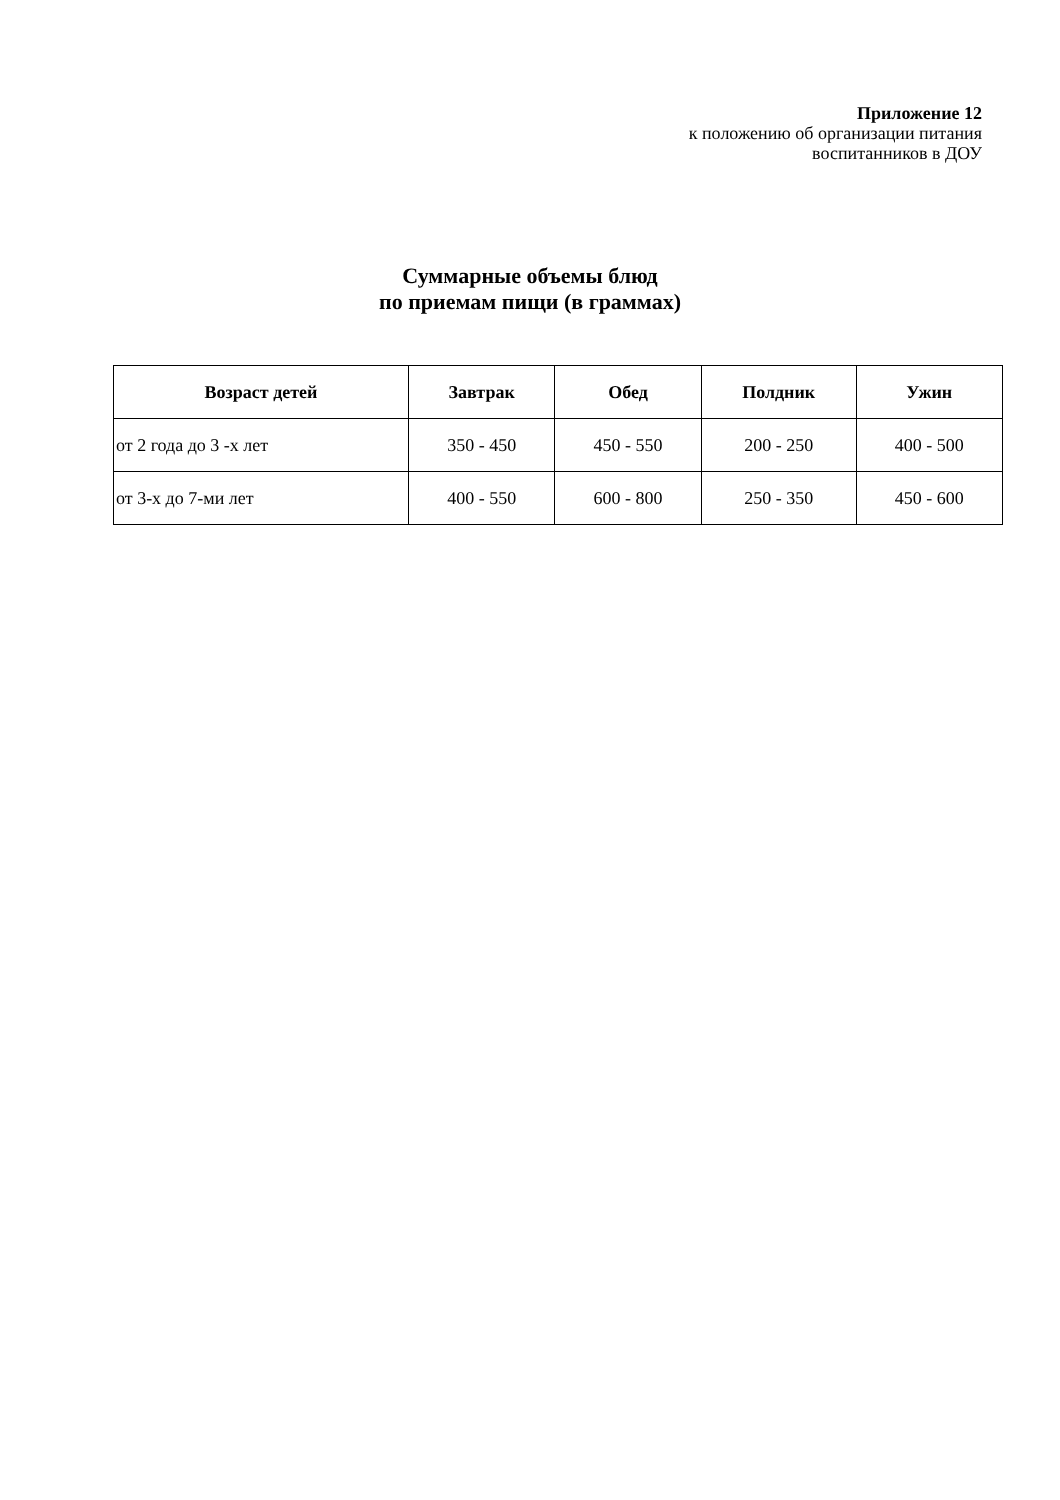Приложение 12
к положению об организации питания
воспитанников в ДОУ
Суммарные объемы блюд
по приемам пищи (в граммах)
| Возраст детей | Завтрак | Обед | Полдник | Ужин |
| --- | --- | --- | --- | --- |
| от 2 года до 3 -х лет | 350 - 450 | 450 - 550 | 200 - 250 | 400 - 500 |
| от 3-х до 7-ми лет | 400 - 550 | 600 - 800 | 250 - 350 | 450 - 600 |